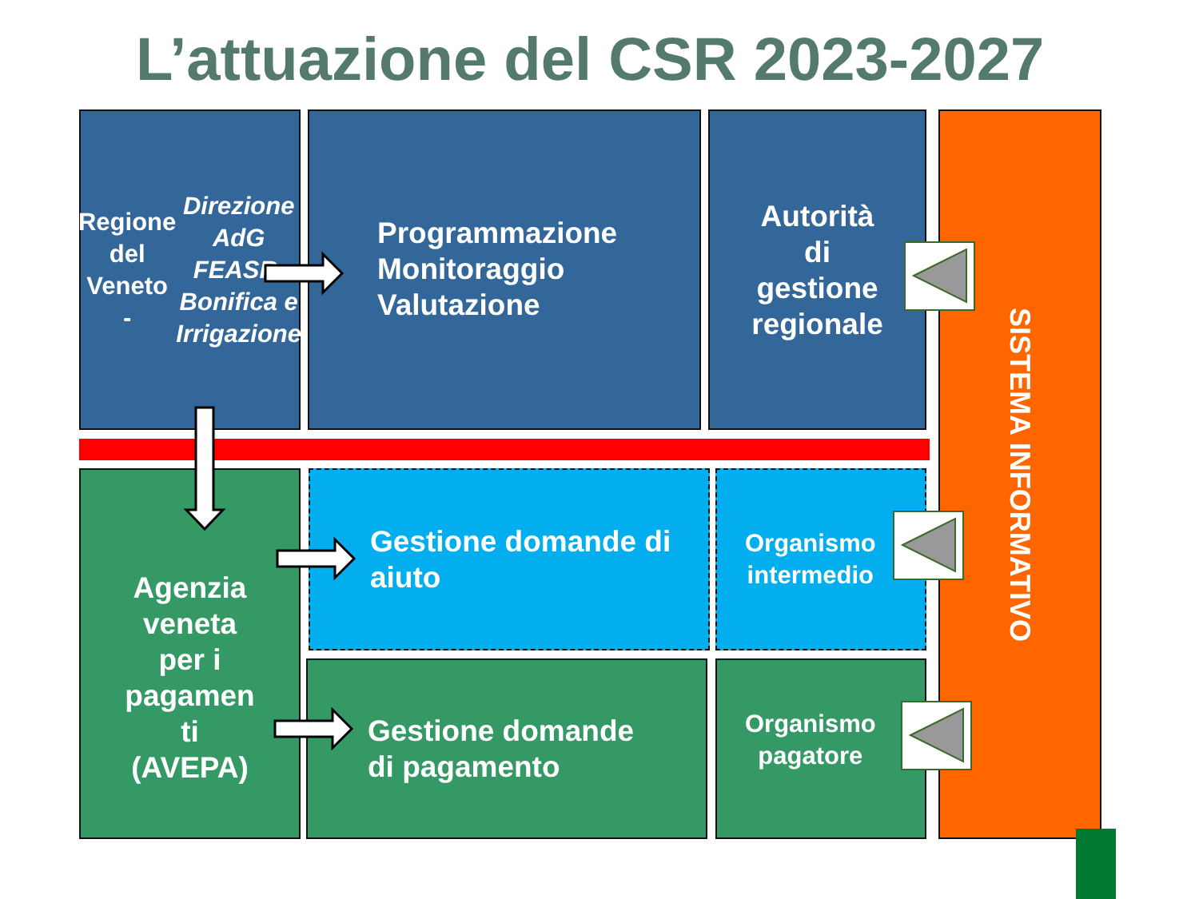L’attuazione del CSR 2023-2027
Regione
del Veneto
-
Direzione AdG FEASR, Bonifica e Irrigazione
Programmazione
Monitoraggio
Valutazione
Autorità
di
gestione
regionale
SISTEMA INFORMATIVO
Agenzia
veneta
per i
pagamen
ti
(AVEPA)
Gestione domande di
aiuto
Organismo
intermedio
Gestione domande
di pagamento
Organismo
pagatore